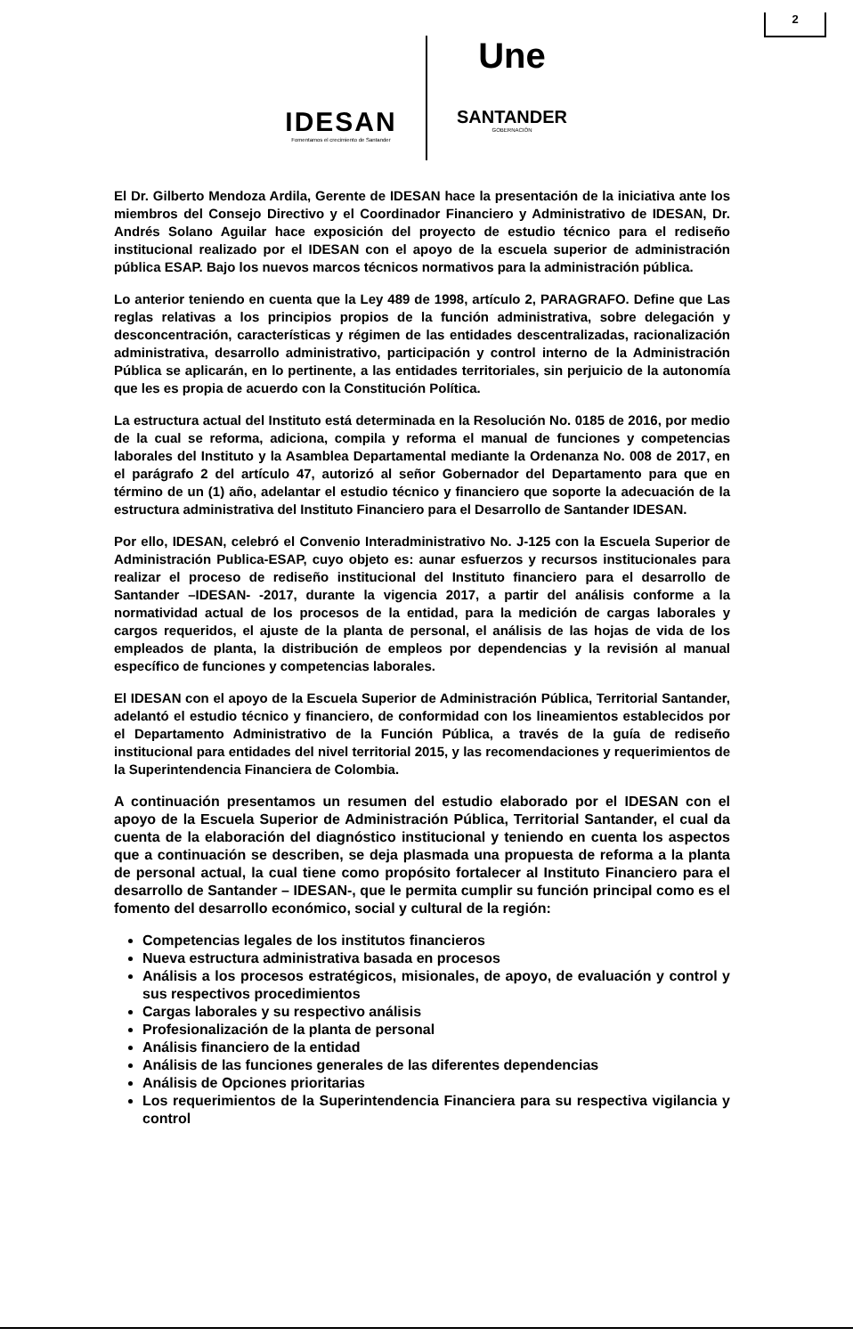2
IDESAN
Fomentamos el crecimiento de Santander
Une
SANTANDER
GOBERNACIÓN
El Dr. Gilberto Mendoza Ardila, Gerente de IDESAN hace la presentación de la iniciativa ante los miembros del Consejo Directivo y el Coordinador Financiero y Administrativo de IDESAN, Dr. Andrés Solano Aguilar hace exposición del proyecto de estudio técnico para el rediseño institucional realizado por el IDESAN con el apoyo de la escuela superior de administración pública ESAP. Bajo los nuevos marcos técnicos normativos para la administración pública.
Lo anterior teniendo en cuenta que la Ley 489 de 1998, artículo 2, PARAGRAFO. Define que Las reglas relativas a los principios propios de la función administrativa, sobre delegación y desconcentración, características y régimen de las entidades descentralizadas, racionalización administrativa, desarrollo administrativo, participación y control interno de la Administración Pública se aplicarán, en lo pertinente, a las entidades territoriales, sin perjuicio de la autonomía que les es propia de acuerdo con la Constitución Política.
La estructura actual del Instituto está determinada en la Resolución No. 0185 de 2016, por medio de la cual se reforma, adiciona, compila y reforma el manual de funciones y competencias laborales del Instituto y la Asamblea Departamental mediante la Ordenanza No. 008 de 2017, en el parágrafo 2 del artículo 47, autorizó al señor Gobernador del Departamento para que en término de un (1) año, adelantar el estudio técnico y financiero que soporte la adecuación de la estructura administrativa del Instituto Financiero para el Desarrollo de Santander IDESAN.
Por ello, IDESAN, celebró el Convenio Interadministrativo No. J-125 con la Escuela Superior de Administración Publica-ESAP, cuyo objeto es: aunar esfuerzos y recursos institucionales para realizar el proceso de rediseño institucional del Instituto financiero para el desarrollo de Santander –IDESAN- -2017, durante la vigencia 2017, a partir del análisis conforme a la normatividad actual de los procesos de la entidad, para la medición de cargas laborales y cargos requeridos, el ajuste de la planta de personal, el análisis de las hojas de vida de los empleados de planta, la distribución de empleos por dependencias y la revisión al manual específico de funciones y competencias laborales.
El IDESAN con el apoyo de la Escuela Superior de Administración Pública, Territorial Santander, adelantó el estudio técnico y financiero, de conformidad con los lineamientos establecidos por el Departamento Administrativo de la Función Pública, a través de la guía de rediseño institucional para entidades del nivel territorial 2015, y las recomendaciones y requerimientos de la Superintendencia Financiera de Colombia.
A continuación presentamos un resumen del estudio elaborado por el IDESAN con el apoyo de la Escuela Superior de Administración Pública, Territorial Santander, el cual da cuenta de la elaboración del diagnóstico institucional y teniendo en cuenta los aspectos que a continuación se describen, se deja plasmada una propuesta de reforma a la planta de personal actual, la cual tiene como propósito fortalecer al Instituto Financiero para el desarrollo de Santander – IDESAN-, que le permita cumplir su función principal como es el fomento del desarrollo económico, social y cultural de la región:
Competencias legales de los institutos financieros
Nueva estructura administrativa basada en procesos
Análisis a los procesos estratégicos, misionales, de apoyo, de evaluación y control y sus respectivos procedimientos
Cargas laborales y su respectivo análisis
Profesionalización de la planta de personal
Análisis financiero de la entidad
Análisis de las funciones generales de las diferentes dependencias
Análisis de Opciones prioritarias
Los requerimientos de la Superintendencia Financiera para su respectiva vigilancia y control